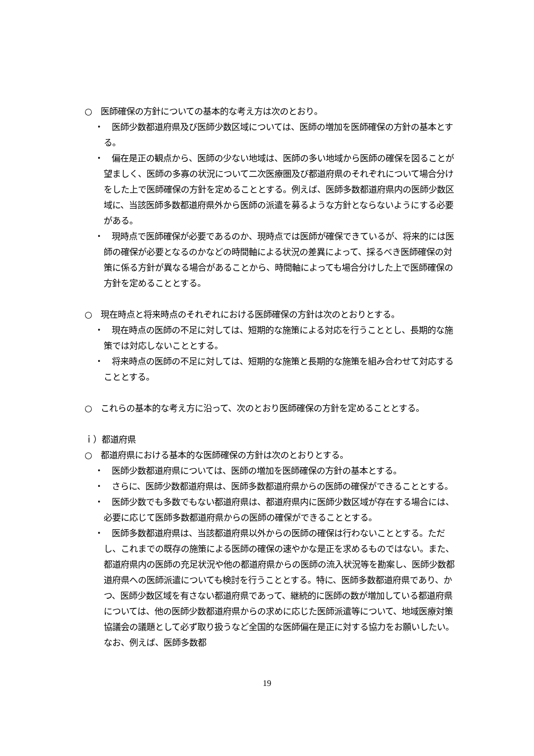○　医師確保の方針についての基本的な考え方は次のとおり。
・　医師少数都道府県及び医師少数区域については、医師の増加を医師確保の方針の基本とする。
・　偏在是正の観点から、医師の少ない地域は、医師の多い地域から医師の確保を図ることが望ましく、医師の多寡の状況について二次医療圏及び都道府県のそれぞれについて場合分けをした上で医師確保の方針を定めることとする。例えば、医師多数都道府県内の医師少数区域に、当該医師多数都道府県外から医師の派遣を募るような方針とならないようにする必要がある。
・　現時点で医師確保が必要であるのか、現時点では医師が確保できているが、将来的には医師の確保が必要となるのかなどの時間軸による状況の差異によって、採るべき医師確保の対策に係る方針が異なる場合があることから、時間軸によっても場合分けした上で医師確保の方針を定めることとする。
○　現在時点と将来時点のそれぞれにおける医師確保の方針は次のとおりとする。
・　現在時点の医師の不足に対しては、短期的な施策による対応を行うこととし、長期的な施策では対応しないこととする。
・　将来時点の医師の不足に対しては、短期的な施策と長期的な施策を組み合わせて対応することとする。
○　これらの基本的な考え方に沿って、次のとおり医師確保の方針を定めることとする。
ｉ）都道府県
○　都道府県における基本的な医師確保の方針は次のとおりとする。
・　医師少数都道府県については、医師の増加を医師確保の方針の基本とする。
・　さらに、医師少数都道府県は、医師多数都道府県からの医師の確保ができることとする。
・　医師少数でも多数でもない都道府県は、都道府県内に医師少数区域が存在する場合には、必要に応じて医師多数都道府県からの医師の確保ができることとする。
・　医師多数都道府県は、当該都道府県以外からの医師の確保は行わないこととする。ただし、これまでの既存の施策による医師の確保の速やかな是正を求めるものではない。また、都道府県内の医師の充足状況や他の都道府県からの医師の流入状況等を勘案し、医師少数都道府県への医師派遣についても検討を行うこととする。特に、医師多数都道府県であり、かつ、医師少数区域を有さない都道府県であって、継続的に医師の数が増加している都道府県については、他の医師少数都道府県からの求めに応じた医師派遣等について、地域医療対策協議会の議題として必ず取り扱うなど全国的な医師偏在是正に対する協力をお願いしたい。なお、例えば、医師多数都
19